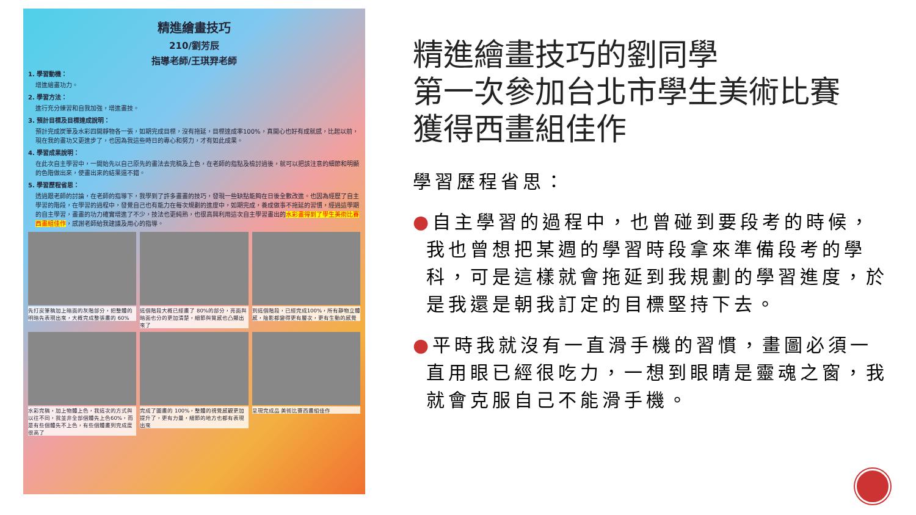精進繪畫技巧
210/劉芳辰
指導老師/王琪羿老師
1. 學習動機：
增進繪畫功力。
2. 學習方法：
進行充分練習和自我加強，增進畫技。
3. 預計目標及目標達成說明：
預計完成炭筆及水彩四開靜物各一張，如期完成目標，沒有拖延，目標達成率100%，真開心也好有成就感，比起以前，現在我的畫功又更進步了，也因為我這些時日的專心和努力，才有如此成果。
4. 學習成果說明：
在此次自主學習中，一開始先以自己原先的畫法去完稿及上色，在老師的指點及檢討過後，就可以把該注意的細節和明顯的色階做出來，使畫出來的結果還不錯。
5. 學習歷程省思：
透過跟老師的討論，在老師的指導下，我學到了許多畫畫的技巧，發現一些缺點能夠在日後全數改進。也因為經歷了自主學習的階段，在學習的過程中，發覺自己也有能力在每次規劃的進度中，如期完成，養成做事不拖延的習慣，經過這學期的自主學習，畫畫的功力確實增進了不少，技法也更純熟，也很高興利用這次自主學習畫出的水彩畫得到了學生美術比賽西畫組佳作，感謝老師給我建議及用心的指導。
先打炭筆稿加上暗面的灰階部分，把整體的明暗先表現出來，大概完成整張畫的 60%
這個階段大概已經畫了 80%的部分，亮面與暗面也分的更加清楚，細節與質感也凸顯出來了
到這個階段，已經完成100%，所有靜物立體感，陰影都變得更有層次，更有生動的感覺
水彩完稿，加上物體上色，我這次的方式與以往不同，我並非全部個體先上色60%，而是有些個體先不上色，有些個體畫到完成度很高了
完成了圖畫的 100%，整體的視覺感觀更加提升了，更有力量，細節的地方也都有表現出來
呈現完成品 美術比賽西畫組佳作
精進繪畫技巧的劉同學
第一次參加台北市學生美術比賽
獲得西畫組佳作
學習歷程省思：
●自主學習的過程中，也曾碰到要段考的時候，我也曾想把某週的學習時段拿來準備段考的學科，可是這樣就會拖延到我規劃的學習進度，於是我還是朝我訂定的目標堅持下去。
●平時我就沒有一直滑手機的習慣，畫圖必須一直用眼已經很吃力，一想到眼睛是靈魂之窗，我就會克服自己不能滑手機。